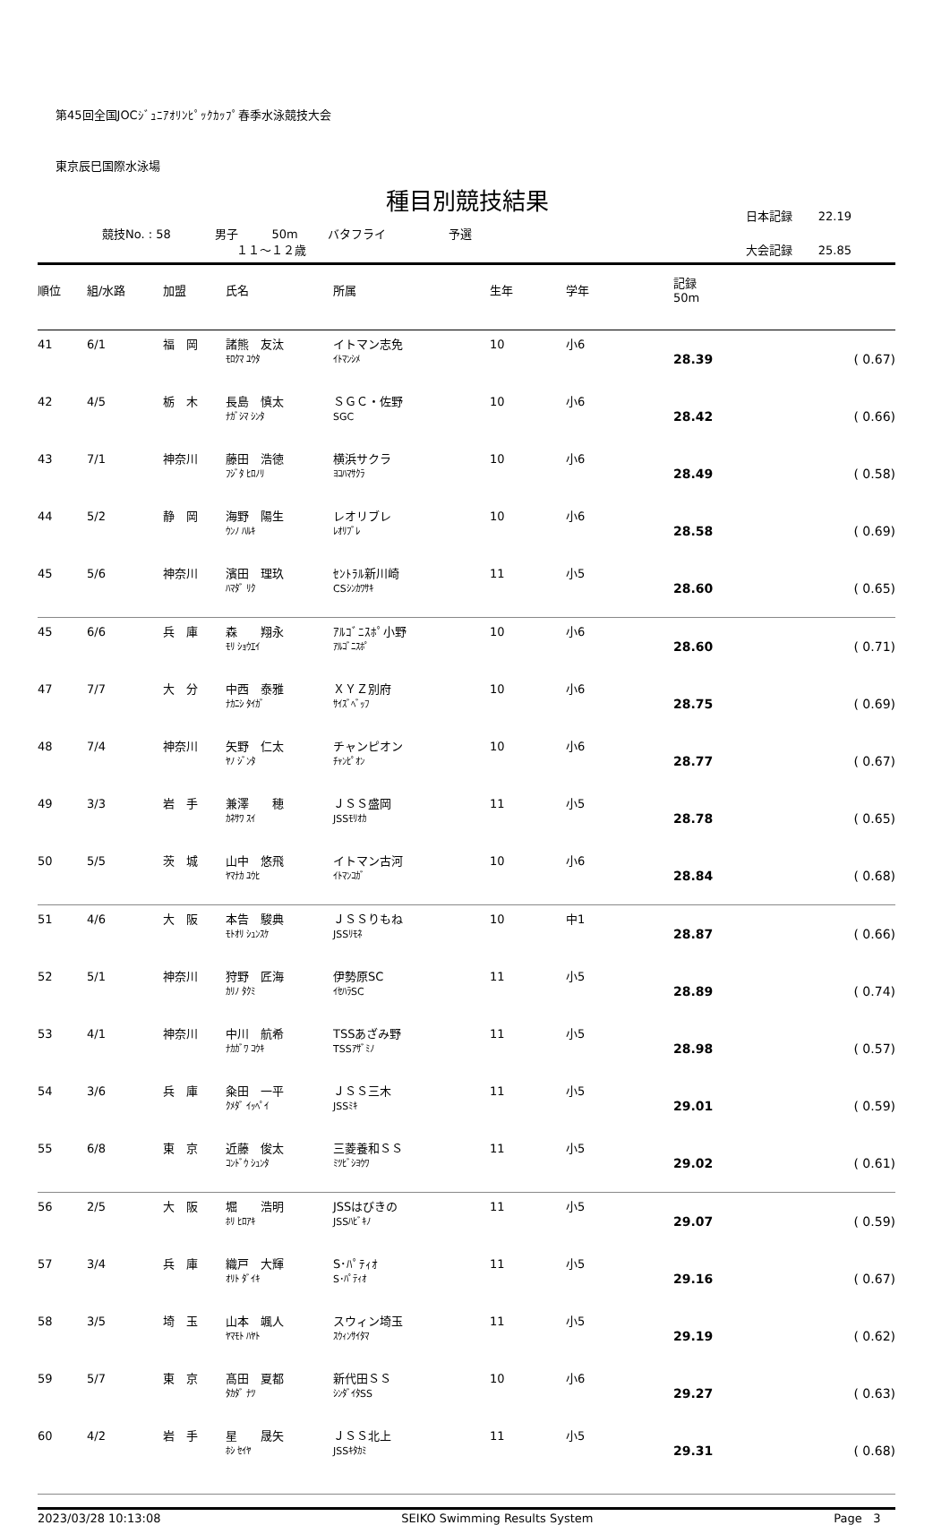第45回全国JOCｼﾞｭﾆｱｵﾘﾝﾋﾟｯｸｶｯﾌﾟ春季水泳競技大会
東京辰巳国際水泳場
種目別競技結果
競技No. : 58 男子 50m バタフライ 予選
１１～１２歳
日本記録 22.19
大会記録 25.85
| 順位 | 組/水路 | 加盟 | 氏名 | 所属 | 生年 | 学年 | 記録 50m | |
| --- | --- | --- | --- | --- | --- | --- | --- | --- |
| 41 | 6/1 | 福 岡 | 諸熊 友汰 ﾓﾛｸﾏ ﾕｳﾀ | イトマン志免 ｲﾄﾏﾝｼﾒ | 10 | 小6 | 28.39 | ( 0.67) |
| 42 | 4/5 | 栃 木 | 長島 慎太 ﾅｶﾞｼﾏ ｼﾝﾀ | ＳＧＣ・佐野 SGC | 10 | 小6 | 28.42 | ( 0.66) |
| 43 | 7/1 | 神奈川 | 藤田 浩徳 ﾌｼﾞﾀ ﾋﾛﾉﾘ | 横浜サクラ ﾖｺﾊﾏｻｸﾗ | 10 | 小6 | 28.49 | ( 0.58) |
| 44 | 5/2 | 静 岡 | 海野 陽生 ｳﾝﾉ ﾊﾙｷ | レオリブレ ﾚｵﾘﾌﾞﾚ | 10 | 小6 | 28.58 | ( 0.69) |
| 45 | 5/6 | 神奈川 | 濱田 理玖 ﾊﾏﾀﾞ ﾘｸ | ｾﾝﾄﾗﾙ新川崎 CSｼﾝｶﾜｻｷ | 11 | 小5 | 28.60 | ( 0.65) |
| 45 | 6/6 | 兵 庫 | 森 翔永 ﾓﾘ ｼｮｳｴｲ | ｱﾙｺﾞﾆｽﾎﾟ小野 ｱﾙｺﾞﾆｽﾎﾟ | 10 | 小6 | 28.60 | ( 0.71) |
| 47 | 7/7 | 大 分 | 中西 泰雅 ﾅｶﾆｼ ﾀｲｶﾞ | ＸＹＺ別府 ｻｲｽﾞﾍﾞｯﾌ | 10 | 小6 | 28.75 | ( 0.69) |
| 48 | 7/4 | 神奈川 | 矢野 仁太 ﾔﾉ ｼﾞﾝﾀ | チャンピオン ﾁｬﾝﾋﾟｵﾝ | 10 | 小6 | 28.77 | ( 0.67) |
| 49 | 3/3 | 岩 手 | 兼澤 穂 ｶﾈｻﾜ ｽｲ | ＪＳＳ盛岡 JSSﾓﾘｵｶ | 11 | 小5 | 28.78 | ( 0.65) |
| 50 | 5/5 | 茨 城 | 山中 悠飛 ﾔﾏﾅｶ ﾕｳﾋ | イトマン古河 ｲﾄﾏﾝｺｶﾞ | 10 | 小6 | 28.84 | ( 0.68) |
| 51 | 4/6 | 大 阪 | 本告 駿典 ﾓﾄｵﾘ ｼｭﾝｽｹ | ＪＳＳりもね JSSﾘﾓﾈ | 10 | 中1 | 28.87 | ( 0.66) |
| 52 | 5/1 | 神奈川 | 狩野 匠海 ｶﾘﾉ ﾀｸﾐ | 伊勢原SC ｲｾﾊﾗSC | 11 | 小5 | 28.89 | ( 0.74) |
| 53 | 4/1 | 神奈川 | 中川 航希 ﾅｶｶﾞﾜ ｺｳｷ | TSSあざみ野 TSSｱｻﾞﾐﾉ | 11 | 小5 | 28.98 | ( 0.57) |
| 54 | 3/6 | 兵 庫 | 粂田 一平 ｸﾒﾀﾞ ｲｯﾍﾟｲ | ＪＳＳ三木 JSSﾐｷ | 11 | 小5 | 29.01 | ( 0.59) |
| 55 | 6/8 | 東 京 | 近藤 俊太 ｺﾝﾄﾞｳ ｼｭﾝﾀ | 三菱養和ＳＳ ﾐﾂﾋﾞｼﾖｳﾜ | 11 | 小5 | 29.02 | ( 0.61) |
| 56 | 2/5 | 大 阪 | 堀 浩明 ﾎﾘ ﾋﾛｱｷ | JSSはびきの JSSﾊﾋﾞｷﾉ | 11 | 小5 | 29.07 | ( 0.59) |
| 57 | 3/4 | 兵 庫 | 織戸 大輝 ｵﾘﾄ ﾀﾞｲｷ | S･ﾊﾟﾃｨｵ S･ﾊﾟﾃｨｵ | 11 | 小5 | 29.16 | ( 0.67) |
| 58 | 3/5 | 埼 玉 | 山本 颯人 ﾔﾏﾓﾄ ﾊﾔﾄ | スウィン埼玉 ｽｳｨﾝｻｲﾀﾏ | 11 | 小5 | 29.19 | ( 0.62) |
| 59 | 5/7 | 東 京 | 髙田 夏都 ﾀｶﾀﾞ ﾅﾂ | 新代田ＳＳ ｼﾝﾀﾞｲﾀSS | 10 | 小6 | 29.27 | ( 0.63) |
| 60 | 4/2 | 岩 手 | 星 晟矢 ﾎｼ ｾｲﾔ | ＪＳＳ北上 JSSｷﾀｶﾐ | 11 | 小5 | 29.31 | ( 0.68) |
2023/03/28 10:13:08 SEIKO Swimming Results System Page 3